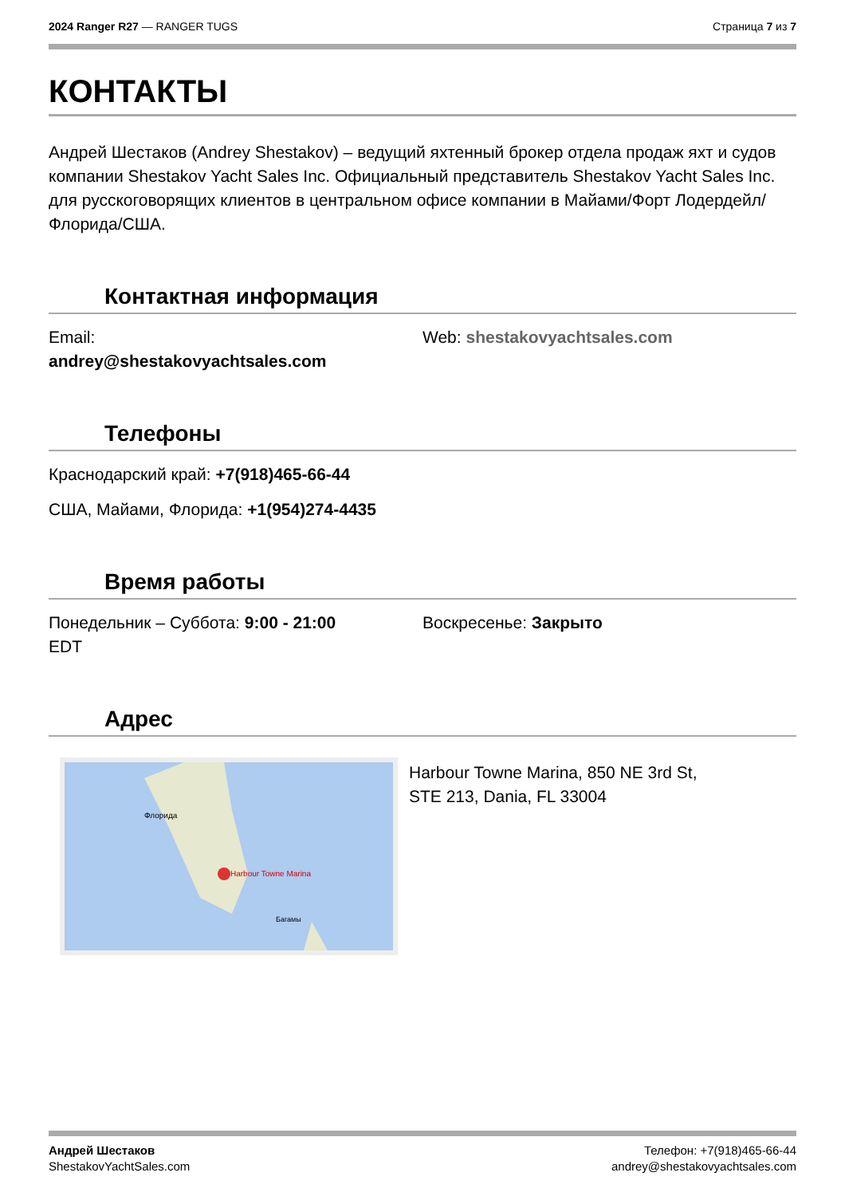2024 Ranger R27 — RANGER TUGS Страница 7 из 7
КОНТАКТЫ
Андрей Шестаков (Andrey Shestakov) – ведущий яхтенный брокер отдела продаж яхт и судов компании Shestakov Yacht Sales Inc. Официальный представитель Shestakov Yacht Sales Inc. для русскоговорящих клиентов в центральном офисе компании в Майами/Форт Лодердейл/Флорида/США.
Контактная информация
Email:
andrey@shestakovyachtsales.com
Web: shestakovyachtsales.com
Телефоны
Краснодарский край: +7(918)465-66-44
США, Майами, Флорида: +1(954)274-4435
Время работы
Понедельник – Суббота: 9:00 - 21:00
EDT
Воскресенье: Закрыто
Адрес
Harbour Towne Marina
Флорида
Багамы
Harbour Towne Marina, 850 NE 3rd St,
STE 213, Dania, FL 33004
Андрей Шестаков
ShestakovYachtSales.com
Телефон: +7(918)465-66-44
andrey@shestakovyachtsales.com